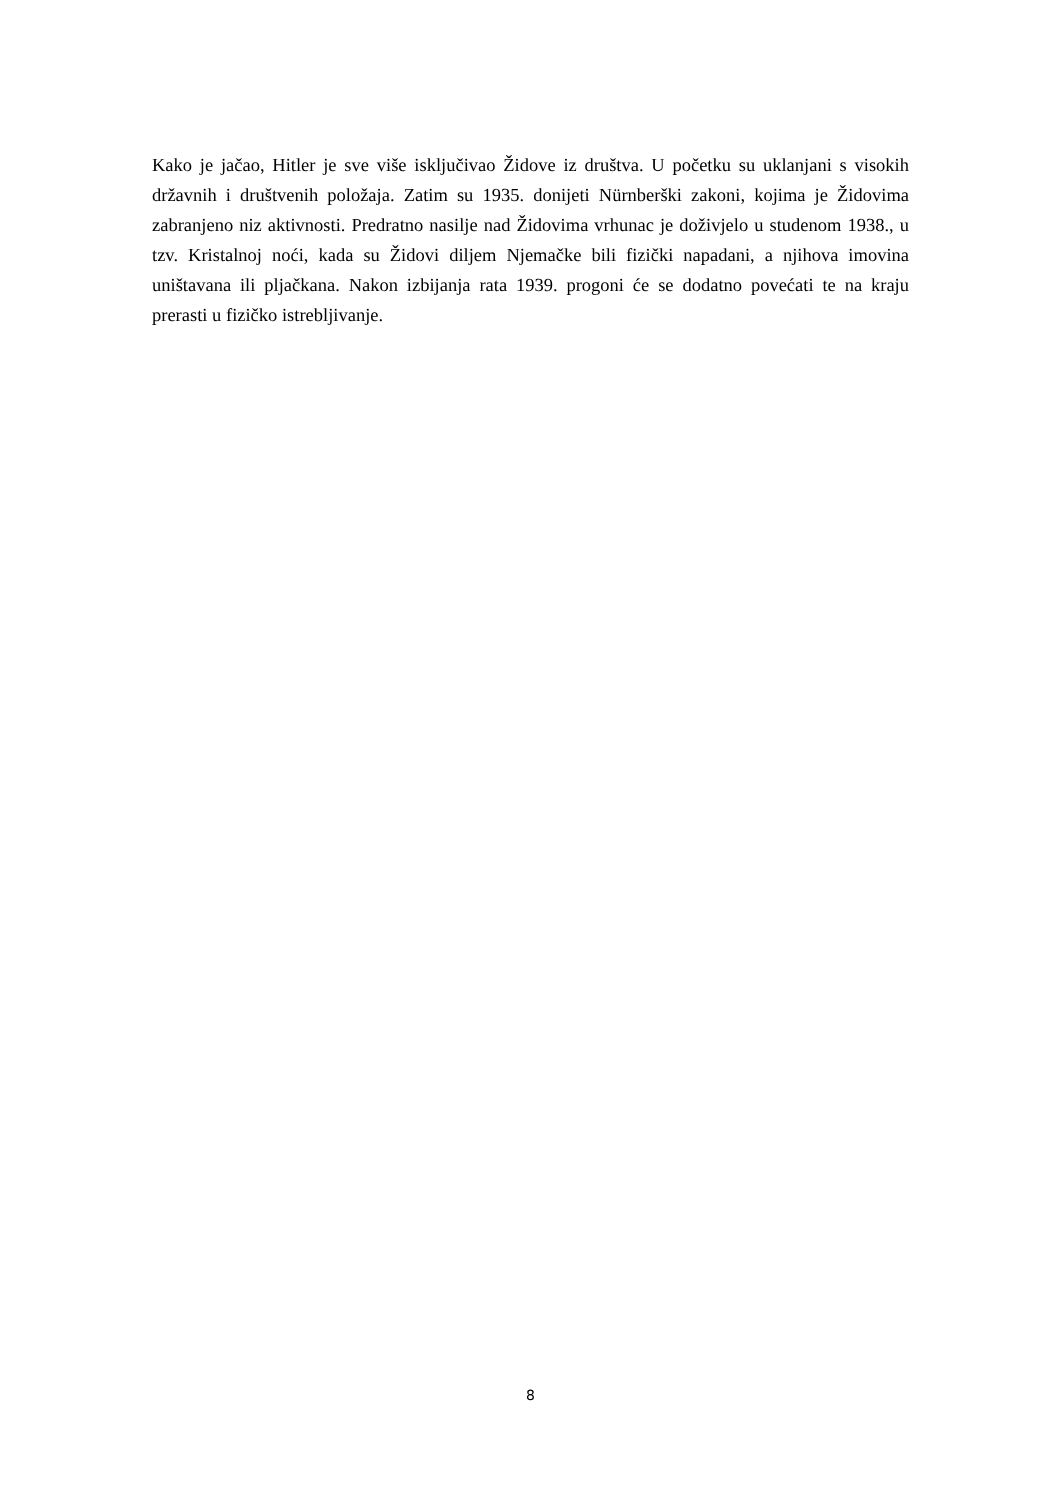Kako je jačao, Hitler je sve više isključivao Židove iz društva. U početku su uklanjani s visokih državnih i društvenih položaja. Zatim su 1935. donijeti Nürnberški zakoni, kojima je Židovima zabranjeno niz aktivnosti. Predratno nasilje nad Židovima vrhunac je doživjelo u studenom 1938., u tzv. Kristalnoj noći, kada su Židovi diljem Njemačke bili fizički napadani, a njihova imovina uništavana ili pljačkana. Nakon izbijanja rata 1939. progoni će se dodatno povećati te na kraju prerasti u fizičko istrebljivanje.
8